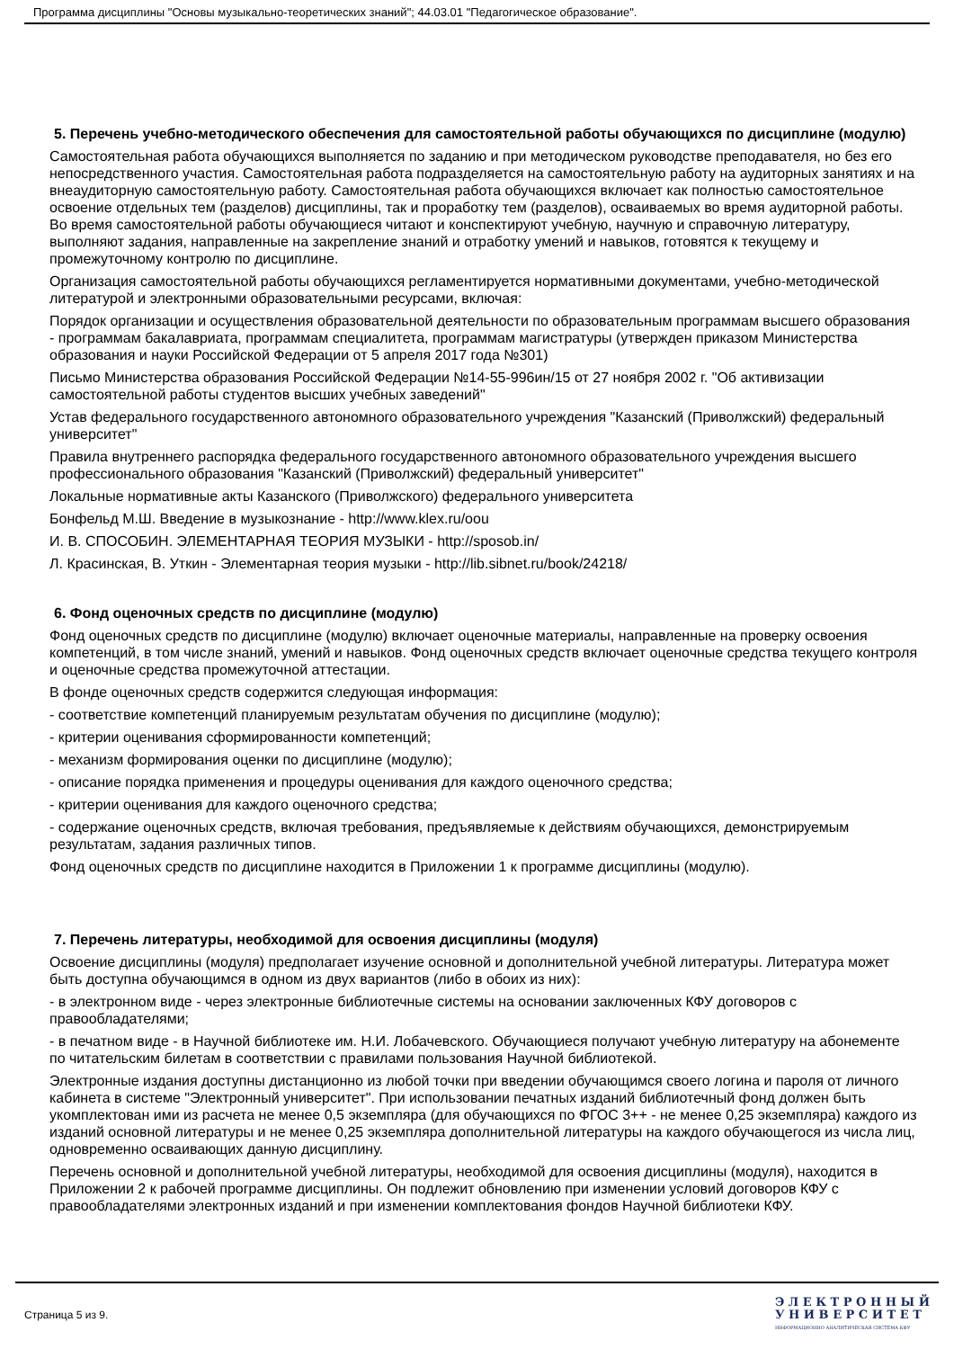Программа дисциплины "Основы музыкально-теоретических знаний"; 44.03.01 "Педагогическое образование".
5. Перечень учебно-методического обеспечения для самостоятельной работы обучающихся по дисциплине (модулю)
Самостоятельная работа обучающихся выполняется по заданию и при методическом руководстве преподавателя, но без его непосредственного участия. Самостоятельная работа подразделяется на самостоятельную работу на аудиторных занятиях и на внеаудиторную самостоятельную работу. Самостоятельная работа обучающихся включает как полностью самостоятельное освоение отдельных тем (разделов) дисциплины, так и проработку тем (разделов), осваиваемых во время аудиторной работы. Во время самостоятельной работы обучающиеся читают и конспектируют учебную, научную и справочную литературу, выполняют задания, направленные на закрепление знаний и отработку умений и навыков, готовятся к текущему и промежуточному контролю по дисциплине.
Организация самостоятельной работы обучающихся регламентируется нормативными документами, учебно-методической литературой и электронными образовательными ресурсами, включая:
Порядок организации и осуществления образовательной деятельности по образовательным программам высшего образования - программам бакалавриата, программам специалитета, программам магистратуры (утвержден приказом Министерства образования и науки Российской Федерации от 5 апреля 2017 года №301)
Письмо Министерства образования Российской Федерации №14-55-996ин/15 от 27 ноября 2002 г. "Об активизации самостоятельной работы студентов высших учебных заведений"
Устав федерального государственного автономного образовательного учреждения "Казанский (Приволжский) федеральный университет"
Правила внутреннего распорядка федерального государственного автономного образовательного учреждения высшего профессионального образования "Казанский (Приволжский) федеральный университет"
Локальные нормативные акты Казанского (Приволжского) федерального университета
Бонфельд М.Ш. Введение в музыкознание - http://www.klex.ru/oou
И. В. СПОСОБИН. ЭЛЕМЕНТАРНАЯ ТЕОРИЯ МУЗЫКИ - http://sposob.in/
Л. Красинская, В. Уткин - Элементарная теория музыки - http://lib.sibnet.ru/book/24218/
6. Фонд оценочных средств по дисциплине (модулю)
Фонд оценочных средств по дисциплине (модулю) включает оценочные материалы, направленные на проверку освоения компетенций, в том числе знаний, умений и навыков. Фонд оценочных средств включает оценочные средства текущего контроля и оценочные средства промежуточной аттестации.
В фонде оценочных средств содержится следующая информация:
- соответствие компетенций планируемым результатам обучения по дисциплине (модулю);
- критерии оценивания сформированности компетенций;
- механизм формирования оценки по дисциплине (модулю);
- описание порядка применения и процедуры оценивания для каждого оценочного средства;
- критерии оценивания для каждого оценочного средства;
- содержание оценочных средств, включая требования, предъявляемые к действиям обучающихся, демонстрируемым результатам, задания различных типов.
Фонд оценочных средств по дисциплине находится в Приложении 1 к программе дисциплины (модулю).
7. Перечень литературы, необходимой для освоения дисциплины (модуля)
Освоение дисциплины (модуля) предполагает изучение основной и дополнительной учебной литературы. Литература может быть доступна обучающимся в одном из двух вариантов (либо в обоих из них):
- в электронном виде - через электронные библиотечные системы на основании заключенных КФУ договоров с правообладателями;
- в печатном виде - в Научной библиотеке им. Н.И. Лобачевского. Обучающиеся получают учебную литературу на абонементе по читательским билетам в соответствии с правилами пользования Научной библиотекой.
Электронные издания доступны дистанционно из любой точки при введении обучающимся своего логина и пароля от личного кабинета в системе "Электронный университет". При использовании печатных изданий библиотечный фонд должен быть укомплектован ими из расчета не менее 0,5 экземпляра (для обучающихся по ФГОС 3++ - не менее 0,25 экземпляра) каждого из изданий основной литературы и не менее 0,25 экземпляра дополнительной литературы на каждого обучающегося из числа лиц, одновременно осваивающих данную дисциплину.
Перечень основной и дополнительной учебной литературы, необходимой для освоения дисциплины (модуля), находится в Приложении 2 к рабочей программе дисциплины. Он подлежит обновлению при изменении условий договоров КФУ с правообладателями электронных изданий и при изменении комплектования фондов Научной библиотеки КФУ.
Страница 5 из 9.
Э Л Е К Т Р О Н Н Ы Й
У Н И В Е Р С И Т Е Т
ИНФОРМАЦИОННО АНАЛИТИЧЕСКАЯ СИСТЕМА КФУ